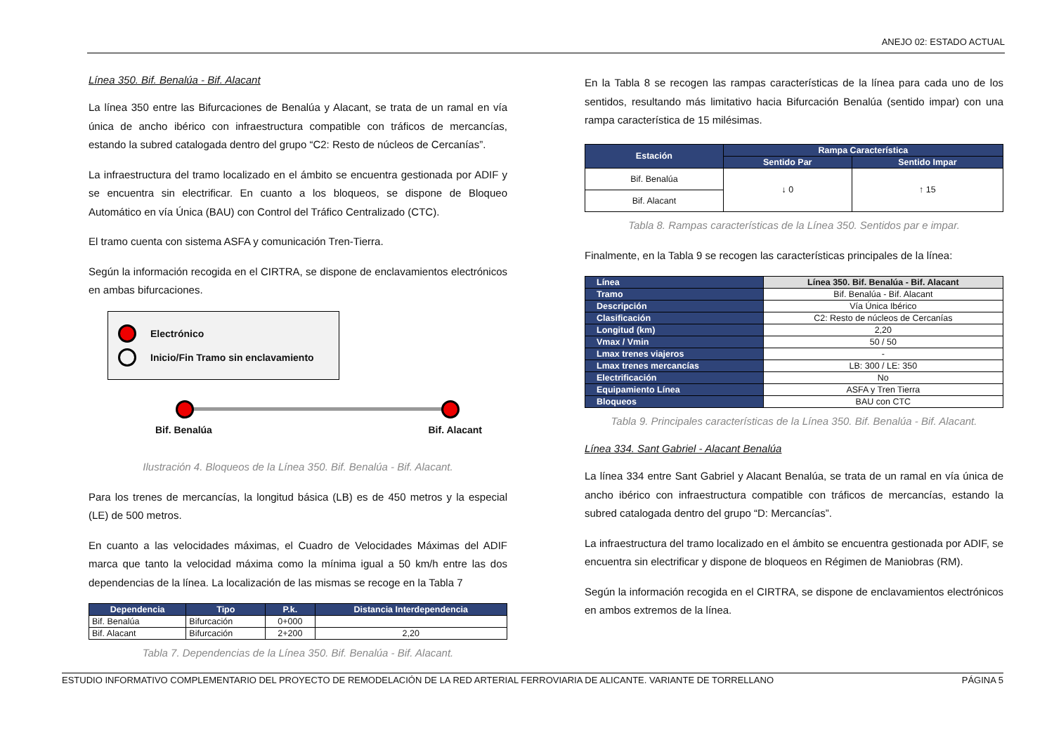ANEJO 02: ESTADO ACTUAL
Línea 350. Bif. Benalúa - Bif. Alacant
La línea 350 entre las Bifurcaciones de Benalúa y Alacant, se trata de un ramal en vía única de ancho ibérico con infraestructura compatible con tráficos de mercancías, estando la subred catalogada dentro del grupo “C2: Resto de núcleos de Cercanías”.
La infraestructura del tramo localizado en el ámbito se encuentra gestionada por ADIF y se encuentra sin electrificar. En cuanto a los bloqueos, se dispone de Bloqueo Automático en vía Única (BAU) con Control del Tráfico Centralizado (CTC).
El tramo cuenta con sistema ASFA y comunicación Tren-Tierra.
Según la información recogida en el CIRTRA, se dispone de enclavamientos electrónicos en ambas bifurcaciones.
Electrónico
Inicio/Fin Tramo sin enclavamiento
Bif. Benalúa Bif. Alacant
Ilustración 4. Bloqueos de la Línea 350. Bif. Benalúa - Bif. Alacant.
Para los trenes de mercancías, la longitud básica (LB) es de 450 metros y la especial (LE) de 500 metros.
En cuanto a las velocidades máximas, el Cuadro de Velocidades Máximas del ADIF marca que tanto la velocidad máxima como la mínima igual a 50 km/h entre las dos dependencias de la línea. La localización de las mismas se recoge en la Tabla 7
| Dependencia | Tipo | P.k. | Distancia Interdependencia |
| --- | --- | --- | --- |
| Bif. Benalúa | Bifurcación | 0+000 | |
| Bif. Alacant | Bifurcación | 2+200 | 2,20 |
Tabla 7. Dependencias de la Línea 350. Bif. Benalúa - Bif. Alacant.
En la Tabla 8 se recogen las rampas características de la línea para cada uno de los sentidos, resultando más limitativo hacia Bifurcación Benalúa (sentido impar) con una rampa característica de 15 milésimas.
| Estación | Rampa Característica | |
| --- | --- | --- |
| | Sentido Par | Sentido Impar |
| Bif. Benalúa | ↓ 0 | ↑ 15 |
| Bif. Alacant | | |
Tabla 8. Rampas características de la Línea 350. Sentidos par e impar.
Finalmente, en la Tabla 9 se recogen las características principales de la línea:
| Línea | Línea 350. Bif. Benalúa - Bif. Alacant |
| Tramo | Bif. Benalúa - Bif. Alacant |
| Descripción | Vía Única Ibérico |
| Clasificación | C2: Resto de núcleos de Cercanías |
| Longitud (km) | 2,20 |
| Vmax / Vmin | 50 / 50 |
| Lmax trenes viajeros | - |
| Lmax trenes mercancías | LB: 300 / LE: 350 |
| Electrificación | No |
| Equipamiento Línea | ASFA y Tren Tierra |
| Bloqueos | BAU con CTC |
Tabla 9. Principales características de la Línea 350. Bif. Benalúa - Bif. Alacant.
Línea 334. Sant Gabriel - Alacant Benalúa
La línea 334 entre Sant Gabriel y Alacant Benalúa, se trata de un ramal en vía única de ancho ibérico con infraestructura compatible con tráficos de mercancías, estando la subred catalogada dentro del grupo “D: Mercancías”.
La infraestructura del tramo localizado en el ámbito se encuentra gestionada por ADIF, se encuentra sin electrificar y dispone de bloqueos en Régimen de Maniobras (RM).
Según la información recogida en el CIRTRA, se dispone de enclavamientos electrónicos en ambos extremos de la línea.
ESTUDIO INFORMATIVO COMPLEMENTARIO DEL PROYECTO DE REMODELACIÓN DE LA RED ARTERIAL FERROVIARIA DE ALICANTE. VARIANTE DE TORRELLANO PÁGINA 5